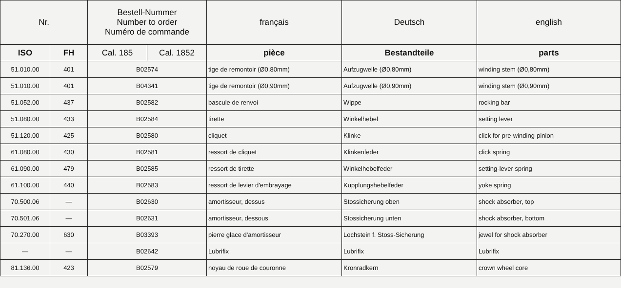| Nr. | | Bestell-Nummer Number to order Numéro de commande | | français | Deutsch | english |
| --- | --- | --- | --- | --- | --- | --- |
| ISO | FH | Cal. 185 | Cal. 1852 | pièce | Bestandteile | parts |
| 51.010.00 | 401 | B02574 | | tige de remontoir (Ø0,80mm) | Aufzugwelle (Ø0,80mm) | winding stem (Ø0,80mm) |
| 51.010.00 | 401 | B04341 | | tige de remontoir (Ø0,90mm) | Aufzugwelle (Ø0,90mm) | winding stem (Ø0,90mm) |
| 51.052.00 | 437 | B02582 | | bascule de renvoi | Wippe | rocking bar |
| 51.080.00 | 433 | B02584 | | tirette | Winkelhebel | setting lever |
| 51.120.00 | 425 | B02580 | | cliquet | Klinke | click for pre-winding-pinion |
| 61.080.00 | 430 | B02581 | | ressort de cliquet | Klinkenfeder | click spring |
| 61.090.00 | 479 | B02585 | | ressort de tirette | Winkelhebelfeder | setting-lever spring |
| 61.100.00 | 440 | B02583 | | ressort de levier d'embrayage | Kupplungshebelfeder | yoke spring |
| 70.500.06 | — | B02630 | | amortisseur, dessus | Stossicherung oben | shock absorber, top |
| 70.501.06 | — | B02631 | | amortisseur, dessous | Stossicherung unten | shock absorber, bottom |
| 70.270.00 | 630 | B03393 | | pierre glace d'amortisseur | Lochstein f. Stoss-Sicherung | jewel for shock absorber |
| — | — | B02642 | | Lubrifix | Lubrifix | Lubrifix |
| 81.136.00 | 423 | B02579 | | noyau de roue de couronne | Kronradkern | crown wheel core |